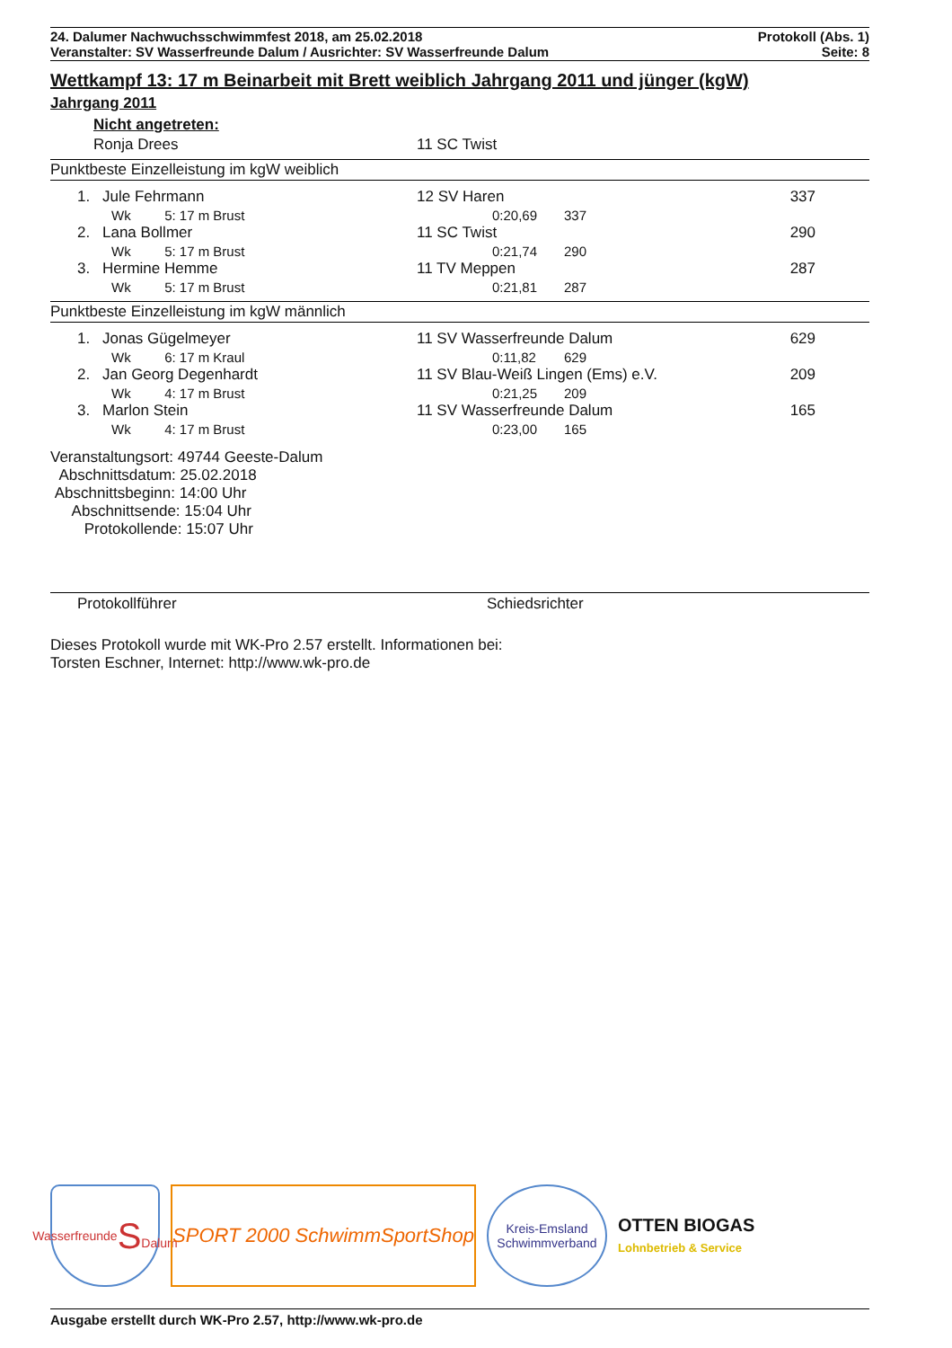24. Dalumer Nachwuchsschwimmfest 2018, am 25.02.2018
Veranstalter: SV Wasserfreunde Dalum / Ausrichter: SV Wasserfreunde Dalum
Protokoll (Abs. 1)
Seite: 8
Wettkampf 13: 17 m Beinarbeit mit Brett weiblich Jahrgang 2011 und jünger (kgW)
Jahrgang 2011
Nicht angetreten:
| Ronja Drees | 11 SC Twist |
Punktbeste Einzelleistung im kgW weiblich
| 1. | Jule Fehrmann | 12 SV Haren | | 337 |
| | Wk 5: 17 m Brust | 0:20,69 | 337 | |
| 2. | Lana Bollmer | 11 SC Twist | | 290 |
| | Wk 5: 17 m Brust | 0:21,74 | 290 | |
| 3. | Hermine Hemme | 11 TV Meppen | | 287 |
| | Wk 5: 17 m Brust | 0:21,81 | 287 | |
Punktbeste Einzelleistung im kgW männlich
| 1. | Jonas Gügelmeyer | 11 SV Wasserfreunde Dalum | | 629 |
| | Wk 6: 17 m Kraul | 0:11,82 | 629 | |
| 2. | Jan Georg Degenhardt | 11 SV Blau-Weiß Lingen (Ems) e.V. | | 209 |
| | Wk 4: 17 m Brust | 0:21,25 | 209 | |
| 3. | Marlon Stein | 11 SV Wasserfreunde Dalum | | 165 |
| | Wk 4: 17 m Brust | 0:23,00 | 165 | |
Veranstaltungsort: 49744 Geeste-Dalum
Abschnittsdatum: 25.02.2018
Abschnittsbeginn: 14:00 Uhr
Abschnittsende: 15:04 Uhr
Protokollende: 15:07 Uhr
Protokollführer Schiedsrichter
Dieses Protokoll wurde mit WK-Pro 2.57 erstellt. Informationen bei:
Torsten Eschner, Internet: http://www.wk-pro.de
Wasserfreunde
S
Dalum
SPORT 2000 SchwimmSportShop
Kreis-Emsland
Schwimmverband
OTTEN BIOGAS
Lohnbetrieb & Service
Ausgabe erstellt durch WK-Pro 2.57, http://www.wk-pro.de